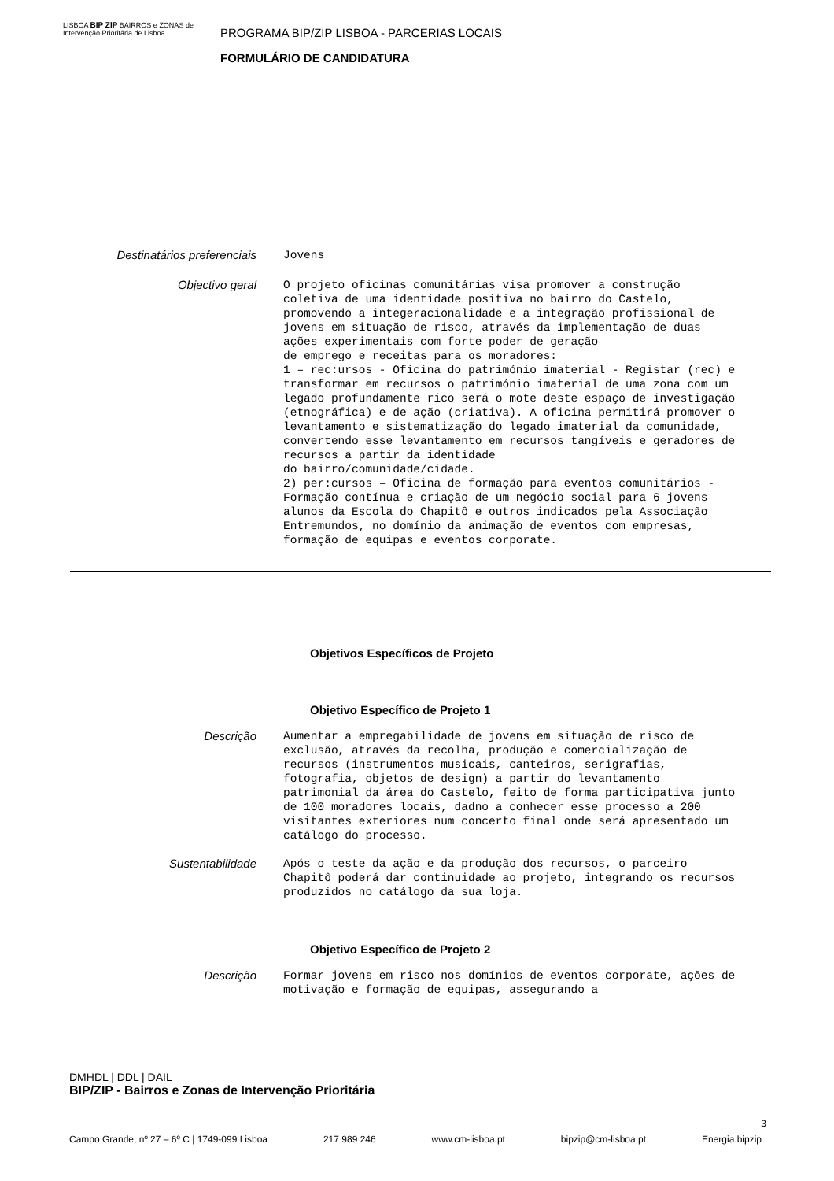LISBOA BIP ZIP BAIRROS e ZONAS de Intervenção Prioritária de Lisboa
PROGRAMA BIP/ZIP LISBOA - PARCERIAS LOCAIS
FORMULÁRIO DE CANDIDATURA
Destinatários preferenciais
Jovens
Objectivo geral
O projeto oficinas comunitárias visa promover a construção coletiva de uma identidade positiva no bairro do Castelo, promovendo a integeracionalidade e a integração profissional de jovens em situação de risco, através da implementação de duas ações experimentais com forte poder de geração de emprego e receitas para os moradores: 1 – rec:ursos - Oficina do património imaterial - Registar (rec) e transformar em recursos o património imaterial de uma zona com um legado profundamente rico será o mote deste espaço de investigação (etnográfica) e de ação (criativa). A oficina permitirá promover o levantamento e sistematização do legado imaterial da comunidade, convertendo esse levantamento em recursos tangíveis e geradores de recursos a partir da identidade do bairro/comunidade/cidade. 2) per:cursos – Oficina de formação para eventos comunitários - Formação contínua e criação de um negócio social para 6 jovens alunos da Escola do Chapitô e outros indicados pela Associação Entremundos, no domínio da animação de eventos com empresas, formação de equipas e eventos corporate.
Objetivos Específicos de Projeto
Objetivo Específico de Projeto 1
Descrição
Aumentar a empregabilidade de jovens em situação de risco de exclusão, através da recolha, produção e comercialização de recursos (instrumentos musicais, canteiros, serigrafias, fotografia, objetos de design) a partir do levantamento patrimonial da área do Castelo, feito de forma participativa junto de 100 moradores locais, dadno a conhecer esse processo a 200 visitantes exteriores num concerto final onde será apresentado um catálogo do processo.
Sustentabilidade
Após o teste da ação e da produção dos recursos, o parceiro Chapitô poderá dar continuidade ao projeto, integrando os recursos produzidos no catálogo da sua loja.
Objetivo Específico de Projeto 2
Descrição
Formar jovens em risco nos domínios de eventos corporate, ações de motivação e formação de equipas, assegurando a
DMHDL | DDL | DAIL
BIP/ZIP - Bairros e Zonas de Intervenção Prioritária
3
Campo Grande, nº 27 – 6º C | 1749-099 Lisboa 217 989 246 www.cm-lisboa.pt bipzip@cm-lisboa.pt Energia.bipzip